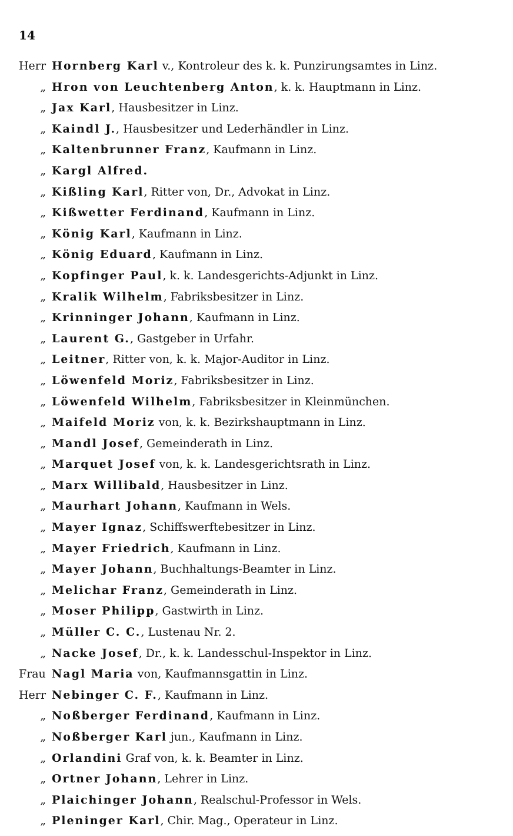14
Herr Hornberg Karl v., Kontroleur des k. k. Punzirungsamtes in Linz.
„ Hron von Leuchtenberg Anton, k. k. Hauptmann in Linz.
„ Jax Karl, Hausbesitzer in Linz.
„ Kaindl J., Hausbesitzer und Lederhändler in Linz.
„ Kaltenbrunner Franz, Kaufmann in Linz.
„ Kargl Alfred.
„ Kißling Karl, Ritter von, Dr., Advokat in Linz.
„ Kißwetter Ferdinand, Kaufmann in Linz.
„ König Karl, Kaufmann in Linz.
„ König Eduard, Kaufmann in Linz.
„ Kopfinger Paul, k. k. Landesgerichts-Adjunkt in Linz.
„ Kralik Wilhelm, Fabriksbesitzer in Linz.
„ Krinninger Johann, Kaufmann in Linz.
„ Laurent G., Gastgeber in Urfahr.
„ Leitner, Ritter von, k. k. Major-Auditor in Linz.
„ Löwenfeld Moriz, Fabriksbesitzer in Linz.
„ Löwenfeld Wilhelm, Fabriksbesitzer in Kleinmünchen.
„ Maifeld Moriz von, k. k. Bezirkshauptmann in Linz.
„ Mandl Josef, Gemeinderath in Linz.
„ Marquet Josef von, k. k. Landesgerichtsrath in Linz.
„ Marx Willibald, Hausbesitzer in Linz.
„ Maurhart Johann, Kaufmann in Wels.
„ Mayer Ignaz, Schiffswerftebesitzer in Linz.
„ Mayer Friedrich, Kaufmann in Linz.
„ Mayer Johann, Buchhaltungs-Beamter in Linz.
„ Melichar Franz, Gemeinderath in Linz.
„ Moser Philipp, Gastwirth in Linz.
„ Müller C. C., Lustenau Nr. 2.
„ Nacke Josef, Dr., k. k. Landesschul-Inspektor in Linz.
Frau Nagl Maria von, Kaufmannsgattin in Linz.
Herr Nebinger C. F., Kaufmann in Linz.
„ Noßberger Ferdinand, Kaufmann in Linz.
„ Noßberger Karl jun., Kaufmann in Linz.
„ Orlandini Graf von, k. k. Beamter in Linz.
„ Ortner Johann, Lehrer in Linz.
„ Plaichinger Johann, Realschul-Professor in Wels.
„ Pleninger Karl, Chir. Mag., Operateur in Linz.